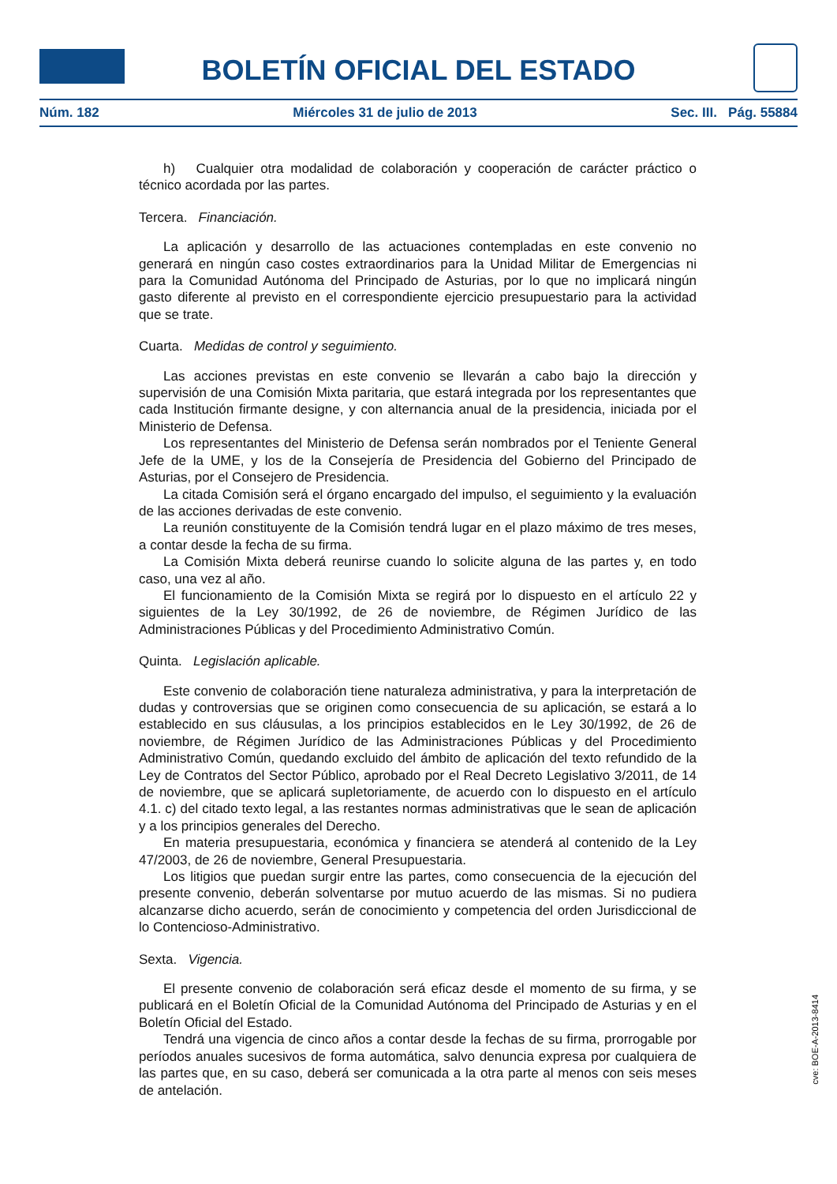BOLETÍN OFICIAL DEL ESTADO
Núm. 182 Miércoles 31 de julio de 2013 Sec. III. Pág. 55884
h) Cualquier otra modalidad de colaboración y cooperación de carácter práctico o técnico acordada por las partes.
Tercera. Financiación.
La aplicación y desarrollo de las actuaciones contempladas en este convenio no generará en ningún caso costes extraordinarios para la Unidad Militar de Emergencias ni para la Comunidad Autónoma del Principado de Asturias, por lo que no implicará ningún gasto diferente al previsto en el correspondiente ejercicio presupuestario para la actividad que se trate.
Cuarta. Medidas de control y seguimiento.
Las acciones previstas en este convenio se llevarán a cabo bajo la dirección y supervisión de una Comisión Mixta paritaria, que estará integrada por los representantes que cada Institución firmante designe, y con alternancia anual de la presidencia, iniciada por el Ministerio de Defensa.
Los representantes del Ministerio de Defensa serán nombrados por el Teniente General Jefe de la UME, y los de la Consejería de Presidencia del Gobierno del Principado de Asturias, por el Consejero de Presidencia.
La citada Comisión será el órgano encargado del impulso, el seguimiento y la evaluación de las acciones derivadas de este convenio.
La reunión constituyente de la Comisión tendrá lugar en el plazo máximo de tres meses, a contar desde la fecha de su firma.
La Comisión Mixta deberá reunirse cuando lo solicite alguna de las partes y, en todo caso, una vez al año.
El funcionamiento de la Comisión Mixta se regirá por lo dispuesto en el artículo 22 y siguientes de la Ley 30/1992, de 26 de noviembre, de Régimen Jurídico de las Administraciones Públicas y del Procedimiento Administrativo Común.
Quinta. Legislación aplicable.
Este convenio de colaboración tiene naturaleza administrativa, y para la interpretación de dudas y controversias que se originen como consecuencia de su aplicación, se estará a lo establecido en sus cláusulas, a los principios establecidos en le Ley 30/1992, de 26 de noviembre, de Régimen Jurídico de las Administraciones Públicas y del Procedimiento Administrativo Común, quedando excluido del ámbito de aplicación del texto refundido de la Ley de Contratos del Sector Público, aprobado por el Real Decreto Legislativo 3/2011, de 14 de noviembre, que se aplicará supletoriamente, de acuerdo con lo dispuesto en el artículo 4.1. c) del citado texto legal, a las restantes normas administrativas que le sean de aplicación y a los principios generales del Derecho.
En materia presupuestaria, económica y financiera se atenderá al contenido de la Ley 47/2003, de 26 de noviembre, General Presupuestaria.
Los litigios que puedan surgir entre las partes, como consecuencia de la ejecución del presente convenio, deberán solventarse por mutuo acuerdo de las mismas. Si no pudiera alcanzarse dicho acuerdo, serán de conocimiento y competencia del orden Jurisdiccional de lo Contencioso-Administrativo.
Sexta. Vigencia.
El presente convenio de colaboración será eficaz desde el momento de su firma, y se publicará en el Boletín Oficial de la Comunidad Autónoma del Principado de Asturias y en el Boletín Oficial del Estado.
Tendrá una vigencia de cinco años a contar desde la fechas de su firma, prorrogable por períodos anuales sucesivos de forma automática, salvo denuncia expresa por cualquiera de las partes que, en su caso, deberá ser comunicada a la otra parte al menos con seis meses de antelación.
cve: BOE-A-2013-8414